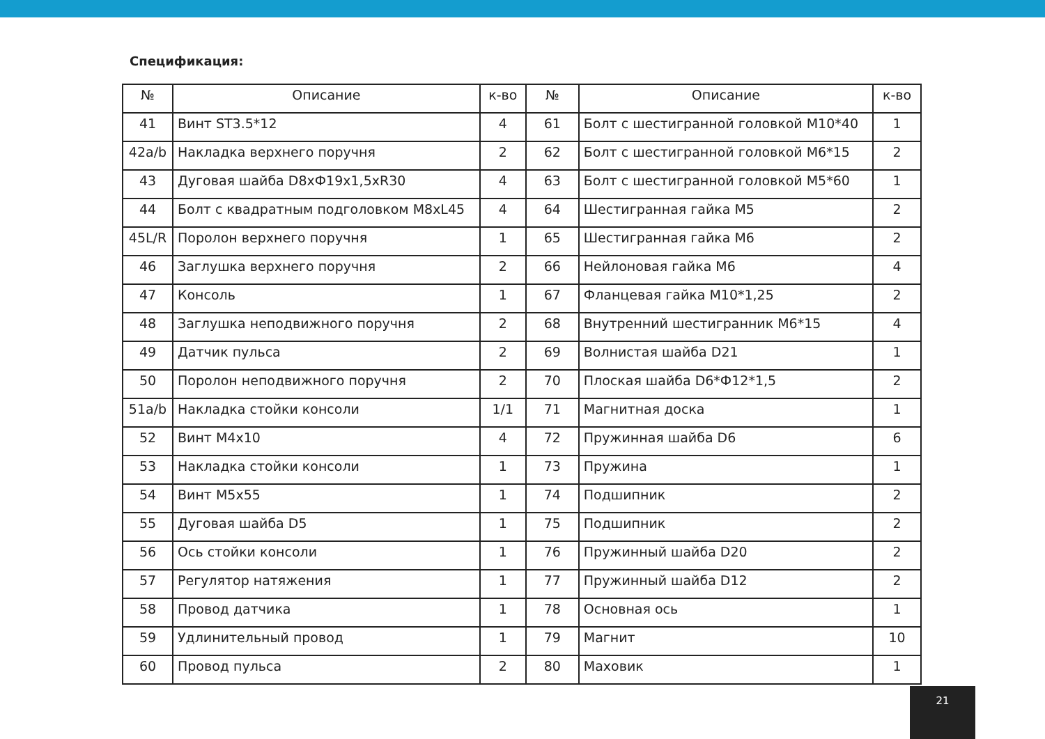Спецификация:
| № | Описание | к-во | № | Описание | к-во |
| --- | --- | --- | --- | --- | --- |
| 41 | Винт ST3.5*12 | 4 | 61 | Болт с шестигранной головкой M10*40 | 1 |
| 42a/b | Накладка верхнего поручня | 2 | 62 | Болт с шестигранной головкой M6*15 | 2 |
| 43 | Дуговая шайба D8xФ19x1,5xR30 | 4 | 63 | Болт с шестигранной головкой M5*60 | 1 |
| 44 | Болт с квадратным подголовком M8xL45 | 4 | 64 | Шестигранная гайка M5 | 2 |
| 45L/R | Поролон верхнего поручня | 1 | 65 | Шестигранная гайка M6 | 2 |
| 46 | Заглушка верхнего поручня | 2 | 66 | Нейлоновая гайка M6 | 4 |
| 47 | Консоль | 1 | 67 | Фланцевая гайка M10*1,25 | 2 |
| 48 | Заглушка неподвижного поручня | 2 | 68 | Внутренний шестигранник M6*15 | 4 |
| 49 | Датчик пульса | 2 | 69 | Волнистая шайба D21 | 1 |
| 50 | Поролон неподвижного поручня | 2 | 70 | Плоская шайба D6*Ф12*1,5 | 2 |
| 51a/b | Накладка стойки консоли | 1/1 | 71 | Магнитная доска | 1 |
| 52 | Винт M4x10 | 4 | 72 | Пружинная шайба D6 | 6 |
| 53 | Накладка стойки консоли | 1 | 73 | Пружина | 1 |
| 54 | Винт M5x55 | 1 | 74 | Подшипник | 2 |
| 55 | Дуговая шайба D5 | 1 | 75 | Подшипник | 2 |
| 56 | Ось стойки консоли | 1 | 76 | Пружинный шайба D20 | 2 |
| 57 | Регулятор натяжения | 1 | 77 | Пружинный шайба D12 | 2 |
| 58 | Провод датчика | 1 | 78 | Основная ось | 1 |
| 59 | Удлинительный провод | 1 | 79 | Магнит | 10 |
| 60 | Провод пульса | 2 | 80 | Маховик | 1 |
21